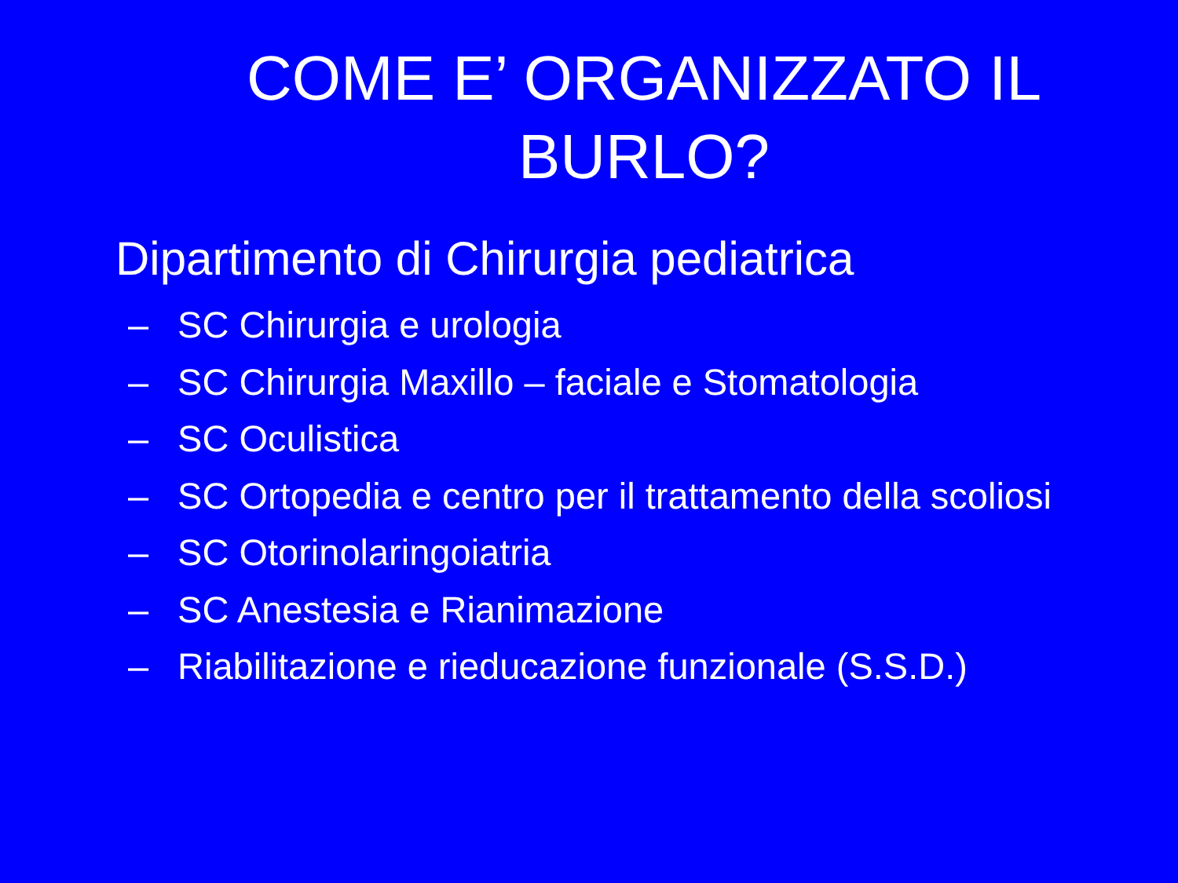COME E’ ORGANIZZATO IL BURLO?
Dipartimento di Chirurgia pediatrica
– SC Chirurgia e urologia
– SC Chirurgia Maxillo – faciale e Stomatologia
– SC Oculistica
– SC Ortopedia e centro per il trattamento della scoliosi
– SC Otorinolaringoiatria
– SC Anestesia e Rianimazione
– Riabilitazione e rieducazione funzionale (S.S.D.)